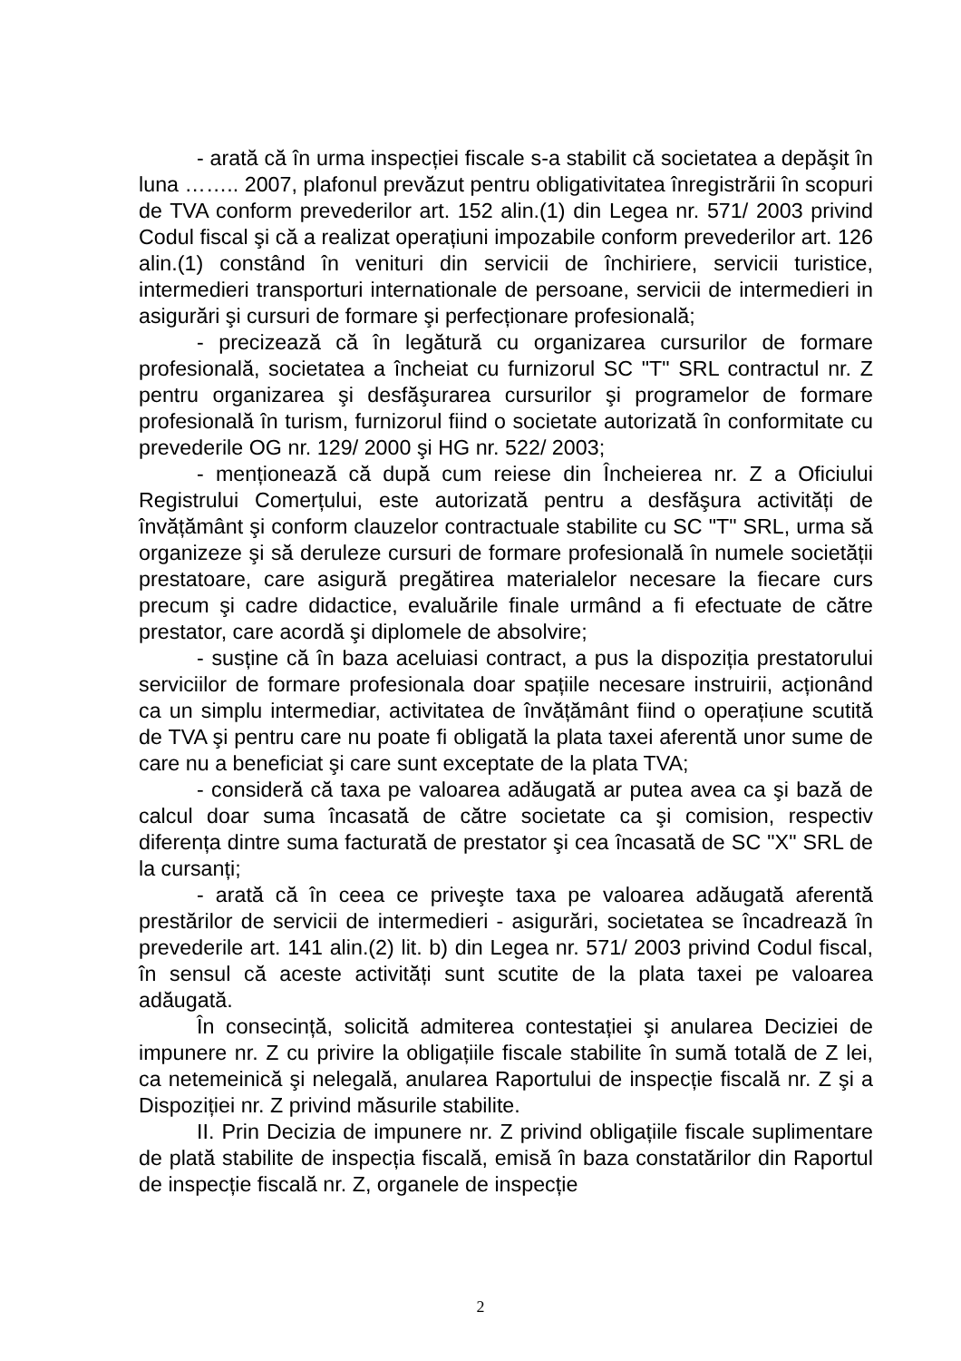- arată că în urma inspecției fiscale s-a stabilit că societatea a depăşit în luna …….. 2007, plafonul prevăzut pentru obligativitatea înregistrării în scopuri de TVA conform prevederilor art. 152 alin.(1) din Legea nr. 571/ 2003 privind Codul fiscal şi că a realizat operațiuni impozabile conform prevederilor art. 126 alin.(1) constând în venituri din servicii de închiriere, servicii turistice, intermedieri transporturi internationale de persoane, servicii de intermedieri in asigurări şi cursuri de formare şi perfecționare profesională;
- precizează că în legătură cu organizarea cursurilor de formare profesională, societatea a încheiat cu furnizorul SC "T" SRL contractul nr. Z pentru organizarea şi desfăşurarea cursurilor şi programelor de formare profesională în turism, furnizorul fiind o societate autorizată în conformitate cu prevederile OG nr. 129/ 2000 şi HG nr. 522/ 2003;
- menționează că după cum reiese din Încheierea nr. Z a Oficiului Registrului Comerțului, este autorizată pentru a desfăşura activități de învățământ şi conform clauzelor contractuale stabilite cu SC "T" SRL, urma să organizeze şi să deruleze cursuri de formare profesională în numele societății prestatoare, care asigură pregătirea materialelor necesare la fiecare curs precum şi cadre didactice, evaluările finale urmând a fi efectuate de către prestator, care acordă şi diplomele de absolvire;
- susține că în baza aceluiasi contract, a pus la dispoziția prestatorului serviciilor de formare profesionala doar spațiile necesare instruirii, acționând ca un simplu intermediar, activitatea de învățământ fiind o operațiune scutită de TVA şi pentru care nu poate fi obligată la plata taxei aferentă unor sume de care nu a beneficiat şi care sunt exceptate de la plata TVA;
- consideră că taxa pe valoarea adăugată ar putea avea ca şi bază de calcul doar suma încasată de către societate ca şi comision, respectiv diferența dintre suma facturată de prestator şi cea încasată de SC "X" SRL de la cursanți;
- arată că în ceea ce priveşte taxa pe valoarea adăugată aferentă prestărilor de servicii de intermedieri - asigurări, societatea se încadrează în prevederile art. 141 alin.(2) lit. b) din Legea nr. 571/ 2003 privind Codul fiscal, în sensul că aceste activități sunt scutite de la plata taxei pe valoarea adăugată.
În consecință, solicită admiterea contestației şi anularea Deciziei de impunere nr. Z cu privire la obligațiile fiscale stabilite în sumă totală de Z lei, ca netemeinică şi nelegală, anularea Raportului de inspecție fiscală nr. Z şi a Dispoziției nr. Z privind măsurile stabilite.
II. Prin Decizia de impunere nr. Z privind obligațiile fiscale suplimentare de plată stabilite de inspecția fiscală, emisă în baza constatărilor din Raportul de inspecție fiscală nr. Z, organele de inspecție
2